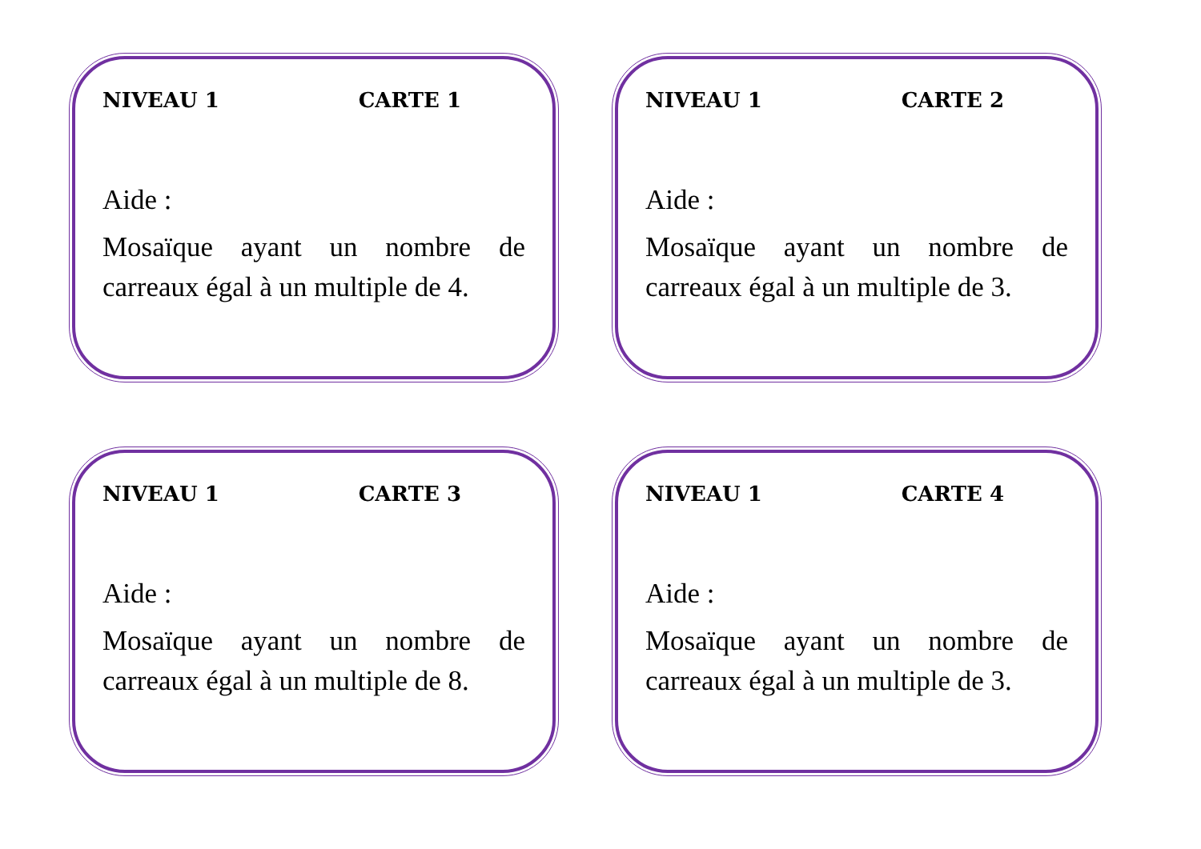NIVEAU 1 CARTE 1
Aide :
Mosaïque ayant un nombre de carreaux égal à un multiple de 4.
NIVEAU 1 CARTE 2
Aide :
Mosaïque ayant un nombre de carreaux égal à un multiple de 3.
NIVEAU 1 CARTE 3
Aide :
Mosaïque ayant un nombre de carreaux égal à un multiple de 8.
NIVEAU 1 CARTE 4
Aide :
Mosaïque ayant un nombre de carreaux égal à un multiple de 3.